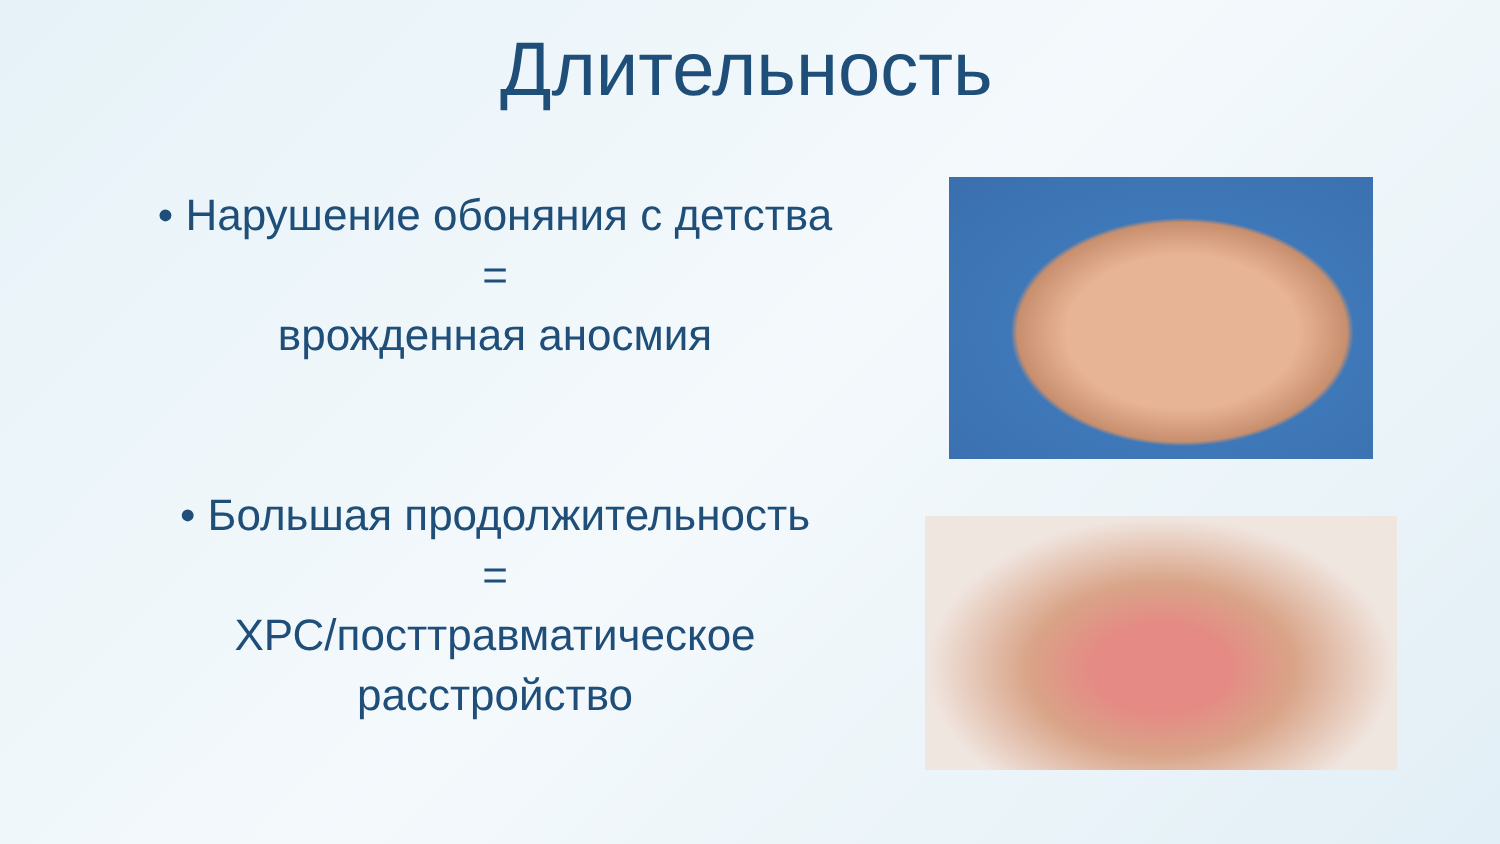Длительность
• Нарушение обоняния с детства
=
врожденная аносмия
• Большая продолжительность
=
ХРС/посттравматическое расстройство